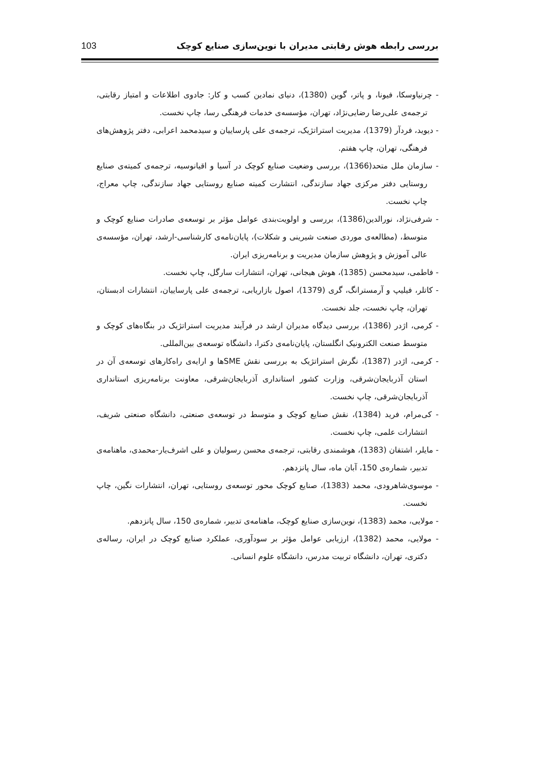بررسی رابطه هوش رقابتی مدیران با نوین‌سازی صنایع کوچک 103
- چرنیاوسکا، فیونا، و پاتر، گوین (1380)، دنیای نمادین کسب و کار: جادوی اطلاعات و امتیاز رقابتی، ترجمه‌ی علی‌رضا رضایی‌نژاد، تهران، مؤسسه‌ی خدمات فرهنگی رسا، چاپ نخست.
- دیوید، فردآر (1379)، مدیریت استراتژیک، ترجمه‌ی علی پارساییان و سیدمحمد اعرابی، دفتر پژوهش‌های فرهنگی، تهران، چاپ هفتم.
- سازمان ملل متحد(1366)، بررسی وضعیت صنایع کوچک در آسیا و اقیانوسیه، ترجمه‌ی کمیته‌ی صنایع روستایی دفتر مرکزی جهاد سازندگی، انتشارت کمیته صنایع روستایی جهاد سازندگی، چاپ معراج، چاپ نخست.
- شرفی‌نژاد، نورالدین(1386)، بررسی و اولویت‌بندی عوامل مؤثر بر توسعه‌ی صادرات صنایع کوچک و متوسط، (مطالعه‌ی موردی صنعت شیرینی و شکلات)، پایان‌نامه‌ی کارشناسی-ارشد، تهران، مؤسسه‌ی عالی آموزش و پژوهش سازمان مدیریت و برنامه‌ریزی ایران.
- فاطمی، سیدمحسن (1385)، هوش هیجانی، تهران، انتشارات سارگل، چاپ نخست.
- کاتلر، فیلیپ و آرمسترانگ، گری (1379)، اصول بازاریابی، ترجمه‌ی علی پارساییان، انتشارات ادبستان، تهران، چاپ نخست، جلد نخست.
- کرمی، اژدر (1386)، بررسی دیدگاه مدیران ارشد در فرآیند مدیریت استراتژیک در بنگاه‌های کوچک و متوسط صنعت الکترونیک انگلستان، پایان‌نامه‌ی دکترا، دانشگاه توسعه‌ی بین‌المللی.
- کرمی، اژدر (1387)، نگرش استراتژیک به بررسی نقش SMEها و ارایه‌ی راه‌کارهای توسعه‌ی آن در استان آذربایجان‌شرقی، وزارت کشور استانداری آذربایجان‌شرقی، معاونت برنامه‌ریزی استانداری آذربایجان‌شرقی، چاپ نخست.
- کی‌مرام، فرید (1384)، نقش صنایع کوچک و متوسط در توسعه‌ی صنعتی، دانشگاه صنعتی شریف، انتشارات علمی، چاپ نخست.
- مایلر، اشتفان (1383)، هوشمندی رقابتی، ترجمه‌ی محسن رسولیان و علی اشرف‌یار-محمدی، ماهنامه‌ی تدبیر، شماره‌ی 150، آبان ماه، سال پانزدهم.
- موسوی‌شاهرودی، محمد (1383)، صنایع کوچک محور توسعه‌ی روستایی، تهران، انتشارات نگین، چاپ نخست.
- مولایی، محمد (1383)، نوین‌سازی صنایع کوچک، ماهنامه‌ی تدبیر، شماره‌ی 150، سال پانزدهم.
- مولایی، محمد (1382)، ارزیابی عوامل مؤثر بر سودآوری، عملکرد صنایع کوچک در ایران، رساله‌ی دکتری، تهران، دانشگاه تربیت مدرس، دانشگاه علوم انسانی.